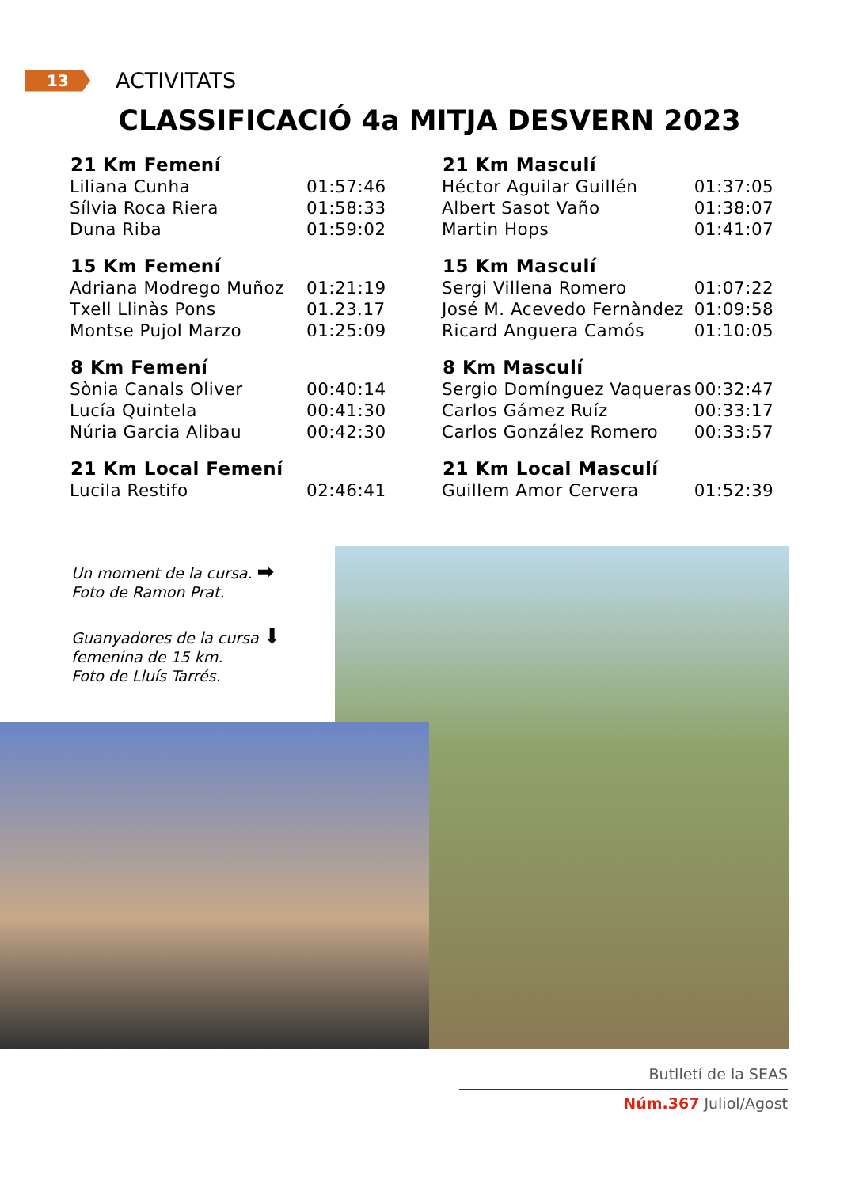13
ACTIVITATS
CLASSIFICACIÓ 4a MITJA DESVERN 2023
| 21 Km Femení | |
| --- | --- |
| Liliana Cunha | 01:57:46 |
| Sílvia Roca Riera | 01:58:33 |
| Duna Riba | 01:59:02 |
| 15 Km Femení | |
| Adriana Modrego Muñoz | 01:21:19 |
| Txell Llinàs Pons | 01.23.17 |
| Montse Pujol Marzo | 01:25:09 |
| 8 Km Femení | |
| Sònia Canals Oliver | 00:40:14 |
| Lucía Quintela | 00:41:30 |
| Núria Garcia Alibau | 00:42:30 |
| 21 Km Local Femení | |
| Lucila Restifo | 02:46:41 |
| 21 Km Masculí | |
| --- | --- |
| Héctor Aguilar Guillén | 01:37:05 |
| Albert Sasot Vaño | 01:38:07 |
| Martin Hops | 01:41:07 |
| 15 Km Masculí | |
| Sergi Villena Romero | 01:07:22 |
| José M. Acevedo Fernàndez | 01:09:58 |
| Ricard Anguera Camós | 01:10:05 |
| 8 Km Masculí | |
| Sergio Domínguez Vaqueras | 00:32:47 |
| Carlos Gámez Ruíz | 00:33:17 |
| Carlos González Romero | 00:33:57 |
| 21 Km Local Masculí | |
| Guillem Amor Cervera | 01:52:39 |
Un moment de la cursa. ➡
Foto de Ramon Prat.
Guanyadores de la cursa ⬇
femenina de 15 km.
Foto de Lluís Tarrés.
Butlletí de la SEAS
Núm.367 Juliol/Agost